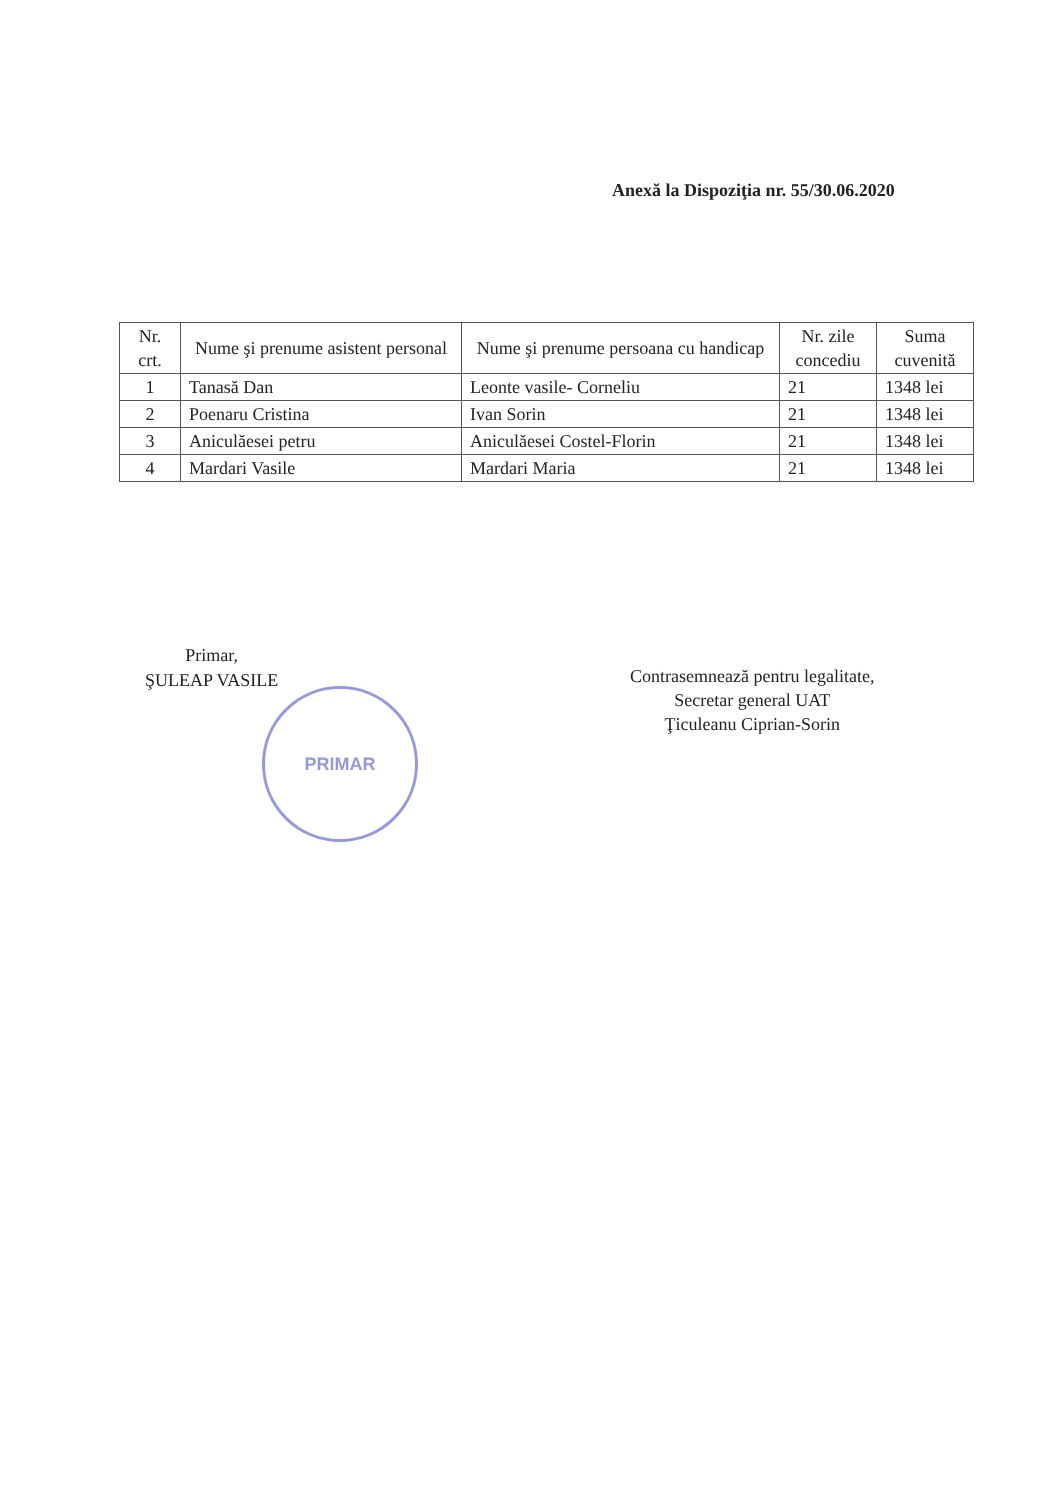Anexă la Dispoziţia nr. 55/30.06.2020
| Nr. crt. | Nume şi prenume asistent personal | Nume şi prenume persoana cu handicap | Nr. zile concediu | Suma cuvenită |
| --- | --- | --- | --- | --- |
| 1 | Tanasă Dan | Leonte vasile- Corneliu | 21 | 1348 lei |
| 2 | Poenaru Cristina | Ivan Sorin | 21 | 1348 lei |
| 3 | Aniculăesei petru | Aniculăesei Costel-Florin | 21 | 1348 lei |
| 4 | Mardari Vasile | Mardari Maria | 21 | 1348 lei |
Primar,
ŞULEAP VASILE
PRIMAR
Contrasemnează pentru legalitate,
Secretar general UAT
Ţiculeanu Ciprian-Sorin